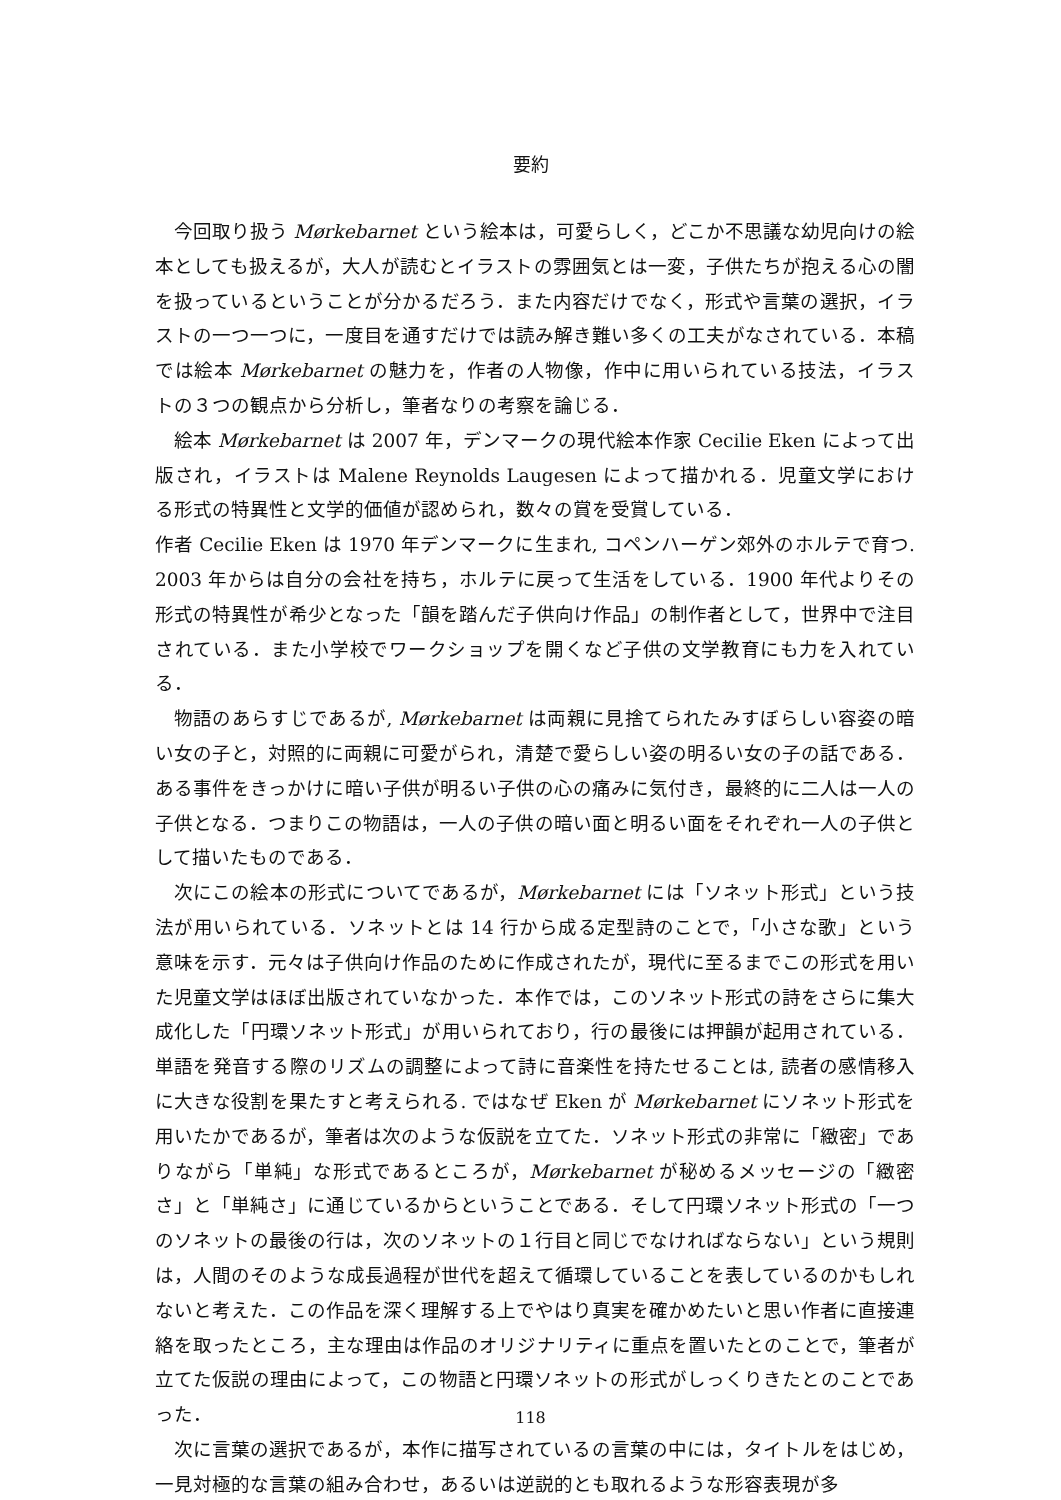要約
今回取り扱う Mørkebarnet という絵本は，可愛らしく，どこか不思議な幼児向けの絵本としても扱えるが，大人が読むとイラストの雰囲気とは一変，子供たちが抱える心の闇を扱っているということが分かるだろう．また内容だけでなく，形式や言葉の選択，イラストの一つ一つに，一度目を通すだけでは読み解き難い多くの工夫がなされている．本稿では絵本 Mørkebarnet の魅力を，作者の人物像，作中に用いられている技法，イラストの３つの観点から分析し，筆者なりの考察を論じる．
絵本 Mørkebarnet は 2007 年，デンマークの現代絵本作家 Cecilie Eken によって出版され，イラストは Malene Reynolds Laugesen によって描かれる．児童文学における形式の特異性と文学的価値が認められ，数々の賞を受賞している．
作者 Cecilie Eken は 1970 年デンマークに生まれ, コペンハーゲン郊外のホルテで育つ. 2003 年からは自分の会社を持ち，ホルテに戻って生活をしている．1900 年代よりその形式の特異性が希少となった「韻を踏んだ子供向け作品」の制作者として，世界中で注目されている．また小学校でワークショップを開くなど子供の文学教育にも力を入れている．
物語のあらすじであるが, Mørkebarnet は両親に見捨てられたみすぼらしい容姿の暗い女の子と，対照的に両親に可愛がられ，清楚で愛らしい姿の明るい女の子の話である．ある事件をきっかけに暗い子供が明るい子供の心の痛みに気付き，最終的に二人は一人の子供となる．つまりこの物語は，一人の子供の暗い面と明るい面をそれぞれ一人の子供として描いたものである．
次にこの絵本の形式についてであるが，Mørkebarnet には「ソネット形式」という技法が用いられている．ソネットとは 14 行から成る定型詩のことで，「小さな歌」という意味を示す．元々は子供向け作品のために作成されたが，現代に至るまでこの形式を用いた児童文学はほぼ出版されていなかった．本作では，このソネット形式の詩をさらに集大成化した「円環ソネット形式」が用いられており，行の最後には押韻が起用されている．単語を発音する際のリズムの調整によって詩に音楽性を持たせることは, 読者の感情移入に大きな役割を果たすと考えられる. ではなぜ Eken が Mørkebarnet にソネット形式を用いたかであるが，筆者は次のような仮説を立てた．ソネット形式の非常に「緻密」でありながら「単純」な形式であるところが，Mørkebarnet が秘めるメッセージの「緻密さ」と「単純さ」に通じているからということである．そして円環ソネット形式の「一つのソネットの最後の行は，次のソネットの１行目と同じでなければならない」という規則は，人間のそのような成長過程が世代を超えて循環していることを表しているのかもしれないと考えた．この作品を深く理解する上でやはり真実を確かめたいと思い作者に直接連絡を取ったところ，主な理由は作品のオリジナリティに重点を置いたとのことで，筆者が立てた仮説の理由によって，この物語と円環ソネットの形式がしっくりきたとのことであった．
次に言葉の選択であるが，本作に描写されているの言葉の中には，タイトルをはじめ，一見対極的な言葉の組み合わせ，あるいは逆説的とも取れるような形容表現が多
118